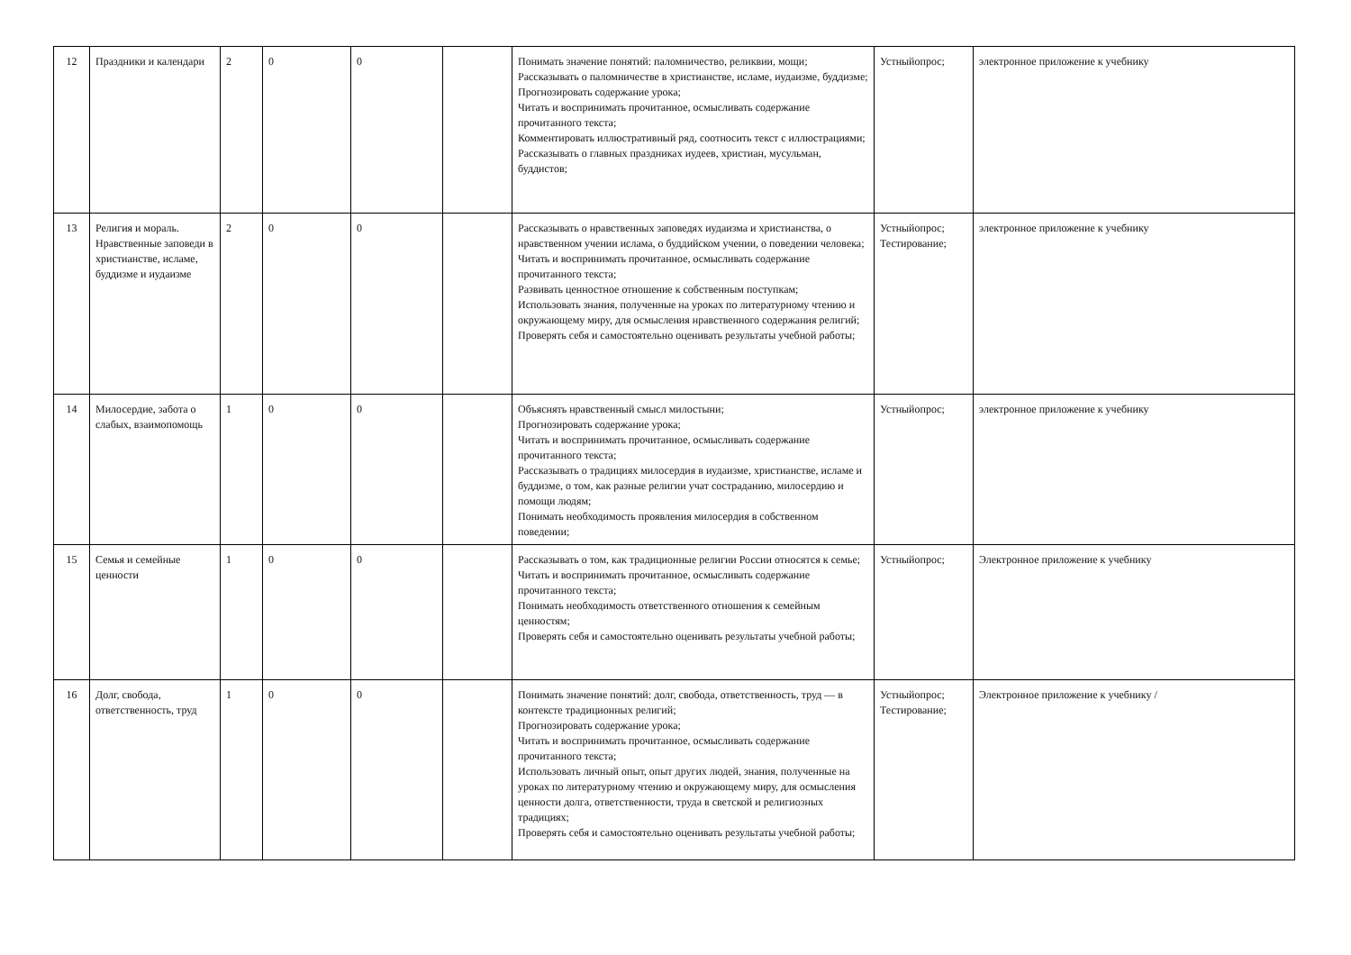| 12 | Праздники и календари | 2 | 0 | 0 | | Понимать значение понятий: паломничество, реликвии, мощи; Рассказывать о паломничестве в христианстве, исламе, иудаизме, буддизме; Прогнозировать содержание урока; Читать и воспринимать прочитанное, осмысливать содержание прочитанного текста; Комментировать иллюстративный ряд, соотносить текст с иллюстрациями; Рассказывать о главных праздниках иудеев, христиан, мусульман, буддистов; | Устныйопрос; | электронное приложение к учебнику |
| 13 | Религия и мораль. Нравственные заповеди в христианстве, исламе, буддизме и иудаизме | 2 | 0 | 0 | | Рассказывать о нравственных заповедях иудаизма и христианства, о нравственном учении ислама, о буддийском учении, о поведении человека; Читать и воспринимать прочитанное, осмысливать содержание прочитанного текста; Развивать ценностное отношение к собственным поступкам; Использовать знания, полученные на уроках по литературному чтению и окружающему миру, для осмысления нравственного содержания религий; Проверять себя и самостоятельно оценивать результаты учебной работы; | Устныйопрос; Тестирование; | электронное приложение к учебнику |
| 14 | Милосердие, забота о слабых, взаимопомощь | 1 | 0 | 0 | | Объяснять нравственный смысл милостыни; Прогнозировать содержание урока; Читать и воспринимать прочитанное, осмысливать содержание прочитанного текста; Рассказывать о традициях милосердия в иудаизме, христианстве, исламе и буддизме, о том, как разные религии учат состраданию, милосердию и помощи людям; Понимать необходимость проявления милосердия в собственном поведении; | Устныйопрос; | электронное приложение к учебнику |
| 15 | Семья и семейные ценности | 1 | 0 | 0 | | Рассказывать о том, как традиционные религии России относятся к семье; Читать и воспринимать прочитанное, осмысливать содержание прочитанного текста; Понимать необходимость ответственного отношения к семейным ценностям; Проверять себя и самостоятельно оценивать результаты учебной работы; | Устныйопрос; | Электронное приложение к учебнику |
| 16 | Долг, свобода, ответственность, труд | 1 | 0 | 0 | | Понимать значение понятий: долг, свобода, ответственность, труд — в контексте традиционных религий; Прогнозировать содержание урока; Читать и воспринимать прочитанное, осмысливать содержание прочитанного текста; Использовать личный опыт, опыт других людей, знания, полученные на уроках по литературному чтению и окружающему миру, для осмысления ценности долга, ответственности, труда в светской и религиозных традициях; Проверять себя и самостоятельно оценивать результаты учебной работы; | Устныйопрос; Тестирование; | Электронное приложение к учебнику / |